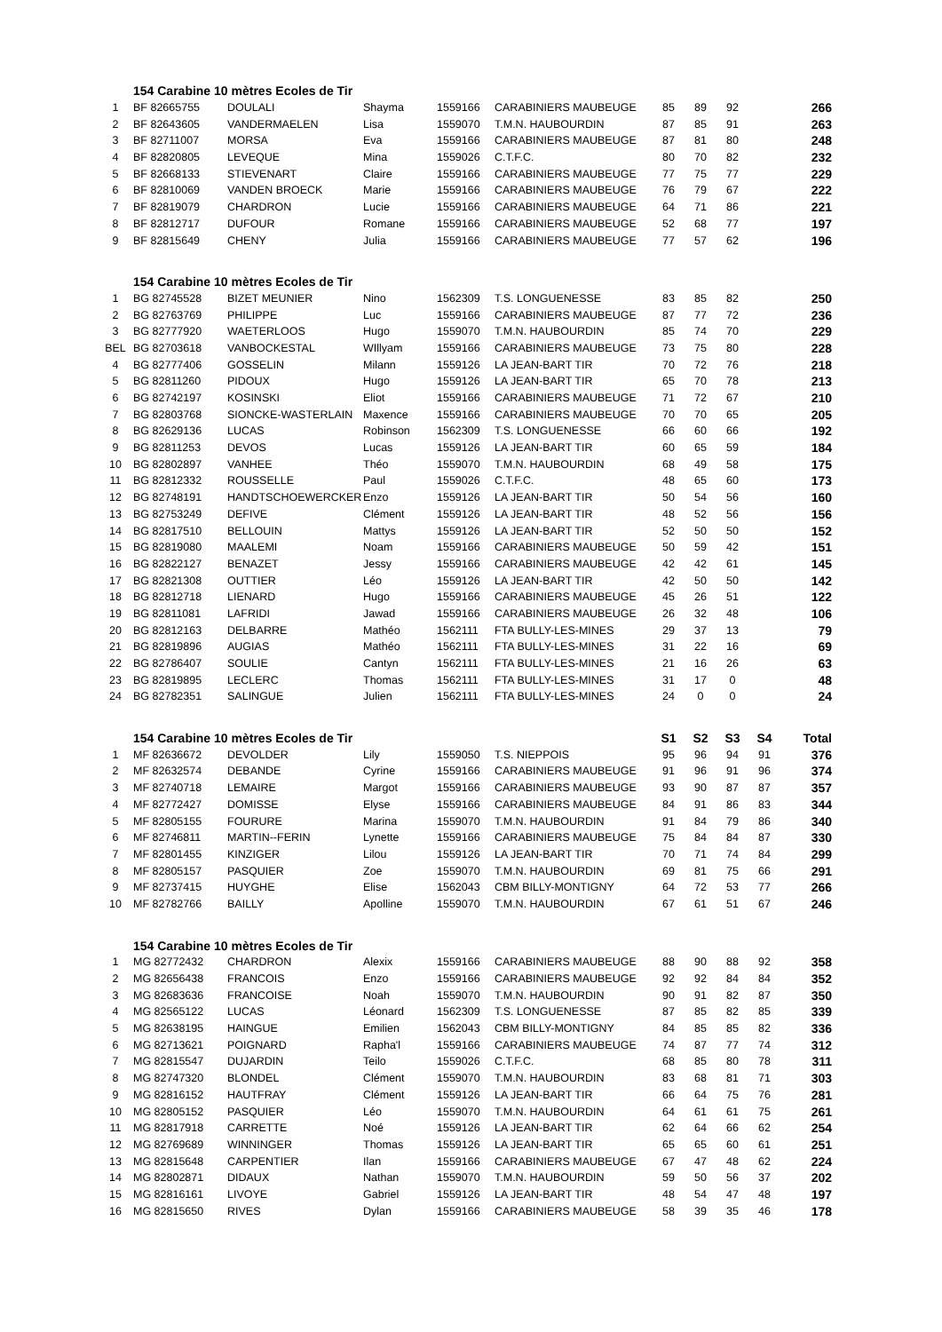| | 154 Carabine 10 mètres Ecoles de Tir | | | | | | | | | |
| 1 | BF 82665755 | DOULALI | Shayma | 1559166 | CARABINIERS MAUBEUGE | 85 | 89 | 92 | | 266 |
| 2 | BF 82643605 | VANDERMAELEN | Lisa | 1559070 | T.M.N. HAUBOURDIN | 87 | 85 | 91 | | 263 |
| 3 | BF 82711007 | MORSA | Eva | 1559166 | CARABINIERS MAUBEUGE | 87 | 81 | 80 | | 248 |
| 4 | BF 82820805 | LEVEQUE | Mina | 1559026 | C.T.F.C. | 80 | 70 | 82 | | 232 |
| 5 | BF 82668133 | STIEVENART | Claire | 1559166 | CARABINIERS MAUBEUGE | 77 | 75 | 77 | | 229 |
| 6 | BF 82810069 | VANDEN BROECK | Marie | 1559166 | CARABINIERS MAUBEUGE | 76 | 79 | 67 | | 222 |
| 7 | BF 82819079 | CHARDRON | Lucie | 1559166 | CARABINIERS MAUBEUGE | 64 | 71 | 86 | | 221 |
| 8 | BF 82812717 | DUFOUR | Romane | 1559166 | CARABINIERS MAUBEUGE | 52 | 68 | 77 | | 197 |
| 9 | BF 82815649 | CHENY | Julia | 1559166 | CARABINIERS MAUBEUGE | 77 | 57 | 62 | | 196 |
| | 154 Carabine 10 mètres Ecoles de Tir | | | | | | | | | |
| 1 | BG 82745528 | BIZET MEUNIER | Nino | 1562309 | T.S. LONGUENESSE | 83 | 85 | 82 | | 250 |
| 2 | BG 82763769 | PHILIPPE | Luc | 1559166 | CARABINIERS MAUBEUGE | 87 | 77 | 72 | | 236 |
| 3 | BG 82777920 | WAETERLOOS | Hugo | 1559070 | T.M.N. HAUBOURDIN | 85 | 74 | 70 | | 229 |
| BEL | BG 82703618 | VANBOCKESTAL | WIllyam | 1559166 | CARABINIERS MAUBEUGE | 73 | 75 | 80 | | 228 |
| 4 | BG 82777406 | GOSSELIN | Milann | 1559126 | LA JEAN-BART TIR | 70 | 72 | 76 | | 218 |
| 5 | BG 82811260 | PIDOUX | Hugo | 1559126 | LA JEAN-BART TIR | 65 | 70 | 78 | | 213 |
| 6 | BG 82742197 | KOSINSKI | Eliot | 1559166 | CARABINIERS MAUBEUGE | 71 | 72 | 67 | | 210 |
| 7 | BG 82803768 | SIONCKE-WASTERLAIN | Maxence | 1559166 | CARABINIERS MAUBEUGE | 70 | 70 | 65 | | 205 |
| 8 | BG 82629136 | LUCAS | Robinson | 1562309 | T.S. LONGUENESSE | 66 | 60 | 66 | | 192 |
| 9 | BG 82811253 | DEVOS | Lucas | 1559126 | LA JEAN-BART TIR | 60 | 65 | 59 | | 184 |
| 10 | BG 82802897 | VANHEE | Théo | 1559070 | T.M.N. HAUBOURDIN | 68 | 49 | 58 | | 175 |
| 11 | BG 82812332 | ROUSSELLE | Paul | 1559026 | C.T.F.C. | 48 | 65 | 60 | | 173 |
| 12 | BG 82748191 | HANDTSCHOEWERCKER | Enzo | 1559126 | LA JEAN-BART TIR | 50 | 54 | 56 | | 160 |
| 13 | BG 82753249 | DEFIVE | Clément | 1559126 | LA JEAN-BART TIR | 48 | 52 | 56 | | 156 |
| 14 | BG 82817510 | BELLOUIN | Mattys | 1559126 | LA JEAN-BART TIR | 52 | 50 | 50 | | 152 |
| 15 | BG 82819080 | MAALEMI | Noam | 1559166 | CARABINIERS MAUBEUGE | 50 | 59 | 42 | | 151 |
| 16 | BG 82822127 | BENAZET | Jessy | 1559166 | CARABINIERS MAUBEUGE | 42 | 42 | 61 | | 145 |
| 17 | BG 82821308 | OUTTIER | Léo | 1559126 | LA JEAN-BART TIR | 42 | 50 | 50 | | 142 |
| 18 | BG 82812718 | LIENARD | Hugo | 1559166 | CARABINIERS MAUBEUGE | 45 | 26 | 51 | | 122 |
| 19 | BG 82811081 | LAFRIDI | Jawad | 1559166 | CARABINIERS MAUBEUGE | 26 | 32 | 48 | | 106 |
| 20 | BG 82812163 | DELBARRE | Mathéo | 1562111 | FTA BULLY-LES-MINES | 29 | 37 | 13 | | 79 |
| 21 | BG 82819896 | AUGIAS | Mathéo | 1562111 | FTA BULLY-LES-MINES | 31 | 22 | 16 | | 69 |
| 22 | BG 82786407 | SOULIE | Cantyn | 1562111 | FTA BULLY-LES-MINES | 21 | 16 | 26 | | 63 |
| 23 | BG 82819895 | LECLERC | Thomas | 1562111 | FTA BULLY-LES-MINES | 31 | 17 | 0 | | 48 |
| 24 | BG 82782351 | SALINGUE | Julien | 1562111 | FTA BULLY-LES-MINES | 24 | 0 | 0 | | 24 |
| | 154 Carabine 10 mètres Ecoles de Tir | | | | | S1 | S2 | S3 | S4 | Total |
| 1 | MF 82636672 | DEVOLDER | Lily | 1559050 | T.S. NIEPPOIS | 95 | 96 | 94 | 91 | 376 |
| 2 | MF 82632574 | DEBANDE | Cyrine | 1559166 | CARABINIERS MAUBEUGE | 91 | 96 | 91 | 96 | 374 |
| 3 | MF 82740718 | LEMAIRE | Margot | 1559166 | CARABINIERS MAUBEUGE | 93 | 90 | 87 | 87 | 357 |
| 4 | MF 82772427 | DOMISSE | Elyse | 1559166 | CARABINIERS MAUBEUGE | 84 | 91 | 86 | 83 | 344 |
| 5 | MF 82805155 | FOURURE | Marina | 1559070 | T.M.N. HAUBOURDIN | 91 | 84 | 79 | 86 | 340 |
| 6 | MF 82746811 | MARTIN--FERIN | Lynette | 1559166 | CARABINIERS MAUBEUGE | 75 | 84 | 84 | 87 | 330 |
| 7 | MF 82801455 | KINZIGER | Lilou | 1559126 | LA JEAN-BART TIR | 70 | 71 | 74 | 84 | 299 |
| 8 | MF 82805157 | PASQUIER | Zoe | 1559070 | T.M.N. HAUBOURDIN | 69 | 81 | 75 | 66 | 291 |
| 9 | MF 82737415 | HUYGHE | Elise | 1562043 | CBM BILLY-MONTIGNY | 64 | 72 | 53 | 77 | 266 |
| 10 | MF 82782766 | BAILLY | Apolline | 1559070 | T.M.N. HAUBOURDIN | 67 | 61 | 51 | 67 | 246 |
| | 154 Carabine 10 mètres Ecoles de Tir | | | | | | | | | |
| 1 | MG 82772432 | CHARDRON | Alexix | 1559166 | CARABINIERS MAUBEUGE | 88 | 90 | 88 | 92 | 358 |
| 2 | MG 82656438 | FRANCOIS | Enzo | 1559166 | CARABINIERS MAUBEUGE | 92 | 92 | 84 | 84 | 352 |
| 3 | MG 82683636 | FRANCOISE | Noah | 1559070 | T.M.N. HAUBOURDIN | 90 | 91 | 82 | 87 | 350 |
| 4 | MG 82565122 | LUCAS | Léonard | 1562309 | T.S. LONGUENESSE | 87 | 85 | 82 | 85 | 339 |
| 5 | MG 82638195 | HAINGUE | Emilien | 1562043 | CBM BILLY-MONTIGNY | 84 | 85 | 85 | 82 | 336 |
| 6 | MG 82713621 | POIGNARD | Rapha'l | 1559166 | CARABINIERS MAUBEUGE | 74 | 87 | 77 | 74 | 312 |
| 7 | MG 82815547 | DUJARDIN | Teilo | 1559026 | C.T.F.C. | 68 | 85 | 80 | 78 | 311 |
| 8 | MG 82747320 | BLONDEL | Clément | 1559070 | T.M.N. HAUBOURDIN | 83 | 68 | 81 | 71 | 303 |
| 9 | MG 82816152 | HAUTFRAY | Clément | 1559126 | LA JEAN-BART TIR | 66 | 64 | 75 | 76 | 281 |
| 10 | MG 82805152 | PASQUIER | Léo | 1559070 | T.M.N. HAUBOURDIN | 64 | 61 | 61 | 75 | 261 |
| 11 | MG 82817918 | CARRETTE | Noé | 1559126 | LA JEAN-BART TIR | 62 | 64 | 66 | 62 | 254 |
| 12 | MG 82769689 | WINNINGER | Thomas | 1559126 | LA JEAN-BART TIR | 65 | 65 | 60 | 61 | 251 |
| 13 | MG 82815648 | CARPENTIER | Ilan | 1559166 | CARABINIERS MAUBEUGE | 67 | 47 | 48 | 62 | 224 |
| 14 | MG 82802871 | DIDAUX | Nathan | 1559070 | T.M.N. HAUBOURDIN | 59 | 50 | 56 | 37 | 202 |
| 15 | MG 82816161 | LIVOYE | Gabriel | 1559126 | LA JEAN-BART TIR | 48 | 54 | 47 | 48 | 197 |
| 16 | MG 82815650 | RIVES | Dylan | 1559166 | CARABINIERS MAUBEUGE | 58 | 39 | 35 | 46 | 178 |